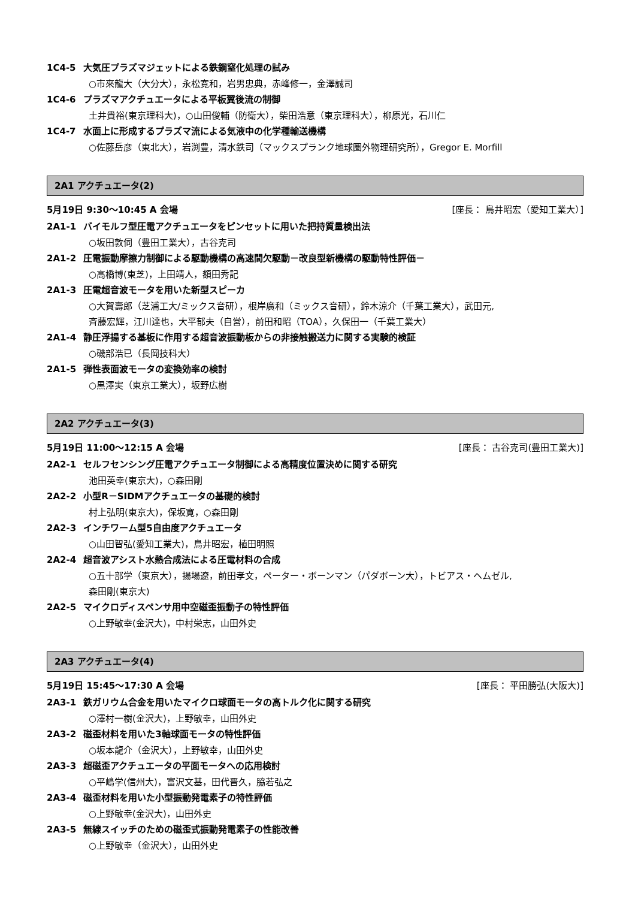1C4-5 大気圧プラズマジェットによる鉄鋼窒化処理の試み
○市來龍大（大分大），永松寛和，岩男忠典，赤峰修一，金澤誠司
1C4-6 プラズマアクチュエータによる平板翼後流の制御
土井貴裕(東京理科大)，○山田俊輔（防衛大），柴田浩意（東京理科大），柳原光，石川仁
1C4-7 水面上に形成するプラズマ流による気液中の化学種輸送機構
○佐藤岳彦（東北大），岩渕豊，清水鉄司（マックスプランク地球圏外物理研究所），Gregor E. Morfill
2A1 アクチュエータ(2)
5月19日 9:30～10:45 A 会場 [座長： 鳥井昭宏（愛知工業大）]
2A1-1 バイモルフ型圧電アクチュエータをピンセットに用いた把持質量検出法
○坂田敦伺（豊田工業大），古谷克司
2A1-2 圧電振動摩擦力制御による駆動機構の高速間欠駆動－改良型新機構の駆動特性評価－
○高橋博(東芝)，上田靖人，額田秀記
2A1-3 圧電超音波モータを用いた新型スピーカ
○大賀壽郎（芝浦工大/ミックス音研），根岸廣和（ミックス音研），鈴木涼介（千葉工業大），武田元,
斉藤宏輝，江川達也，大平郁夫（自営），前田和昭（TOA），久保田一（千葉工業大）
2A1-4 静圧浮揚する基板に作用する超音波振動板からの非接触搬送力に関する実験的検証
○磯部浩已（長岡技科大）
2A1-5 弾性表面波モータの変換効率の検討
○黒澤実（東京工業大），坂野広樹
2A2 アクチュエータ(3)
5月19日 11:00～12:15 A 会場 [座長： 古谷克司(豊田工業大)]
2A2-1 セルフセンシング圧電アクチュエータ制御による高精度位置決めに関する研究
池田英幸(東京大)，○森田剛
2A2-2 小型R－SIDMアクチュエータの基礎的検討
村上弘明(東京大)，保坂寛，○森田剛
2A2-3 インチワーム型5自由度アクチュエータ
○山田智弘(愛知工業大)，鳥井昭宏，植田明照
2A2-4 超音波アシスト水熱合成法による圧電材料の合成
○五十部学（東京大），揚場遼，前田孝文，ペーター・ボーンマン（パダボーン大），トビアス・ヘムゼル,
森田剛(東京大)
2A2-5 マイクロディスペンサ用中空磁歪振動子の特性評価
○上野敏幸(金沢大)，中村栄志，山田外史
2A3 アクチュエータ(4)
5月19日 15:45～17:30 A 会場 [座長： 平田勝弘(大阪大)]
2A3-1 鉄ガリウム合金を用いたマイクロ球面モータの高トルク化に関する研究
○澤村一樹(金沢大)，上野敏幸，山田外史
2A3-2 磁歪材料を用いた3軸球面モータの特性評価
○坂本龍介（金沢大），上野敏幸，山田外史
2A3-3 超磁歪アクチュエータの平面モータへの応用検討
○平嶋学(信州大)，富沢文基，田代晋久，脇若弘之
2A3-4 磁歪材料を用いた小型振動発電素子の特性評価
○上野敏幸(金沢大)，山田外史
2A3-5 無線スイッチのための磁歪式振動発電素子の性能改善
○上野敏幸（金沢大），山田外史